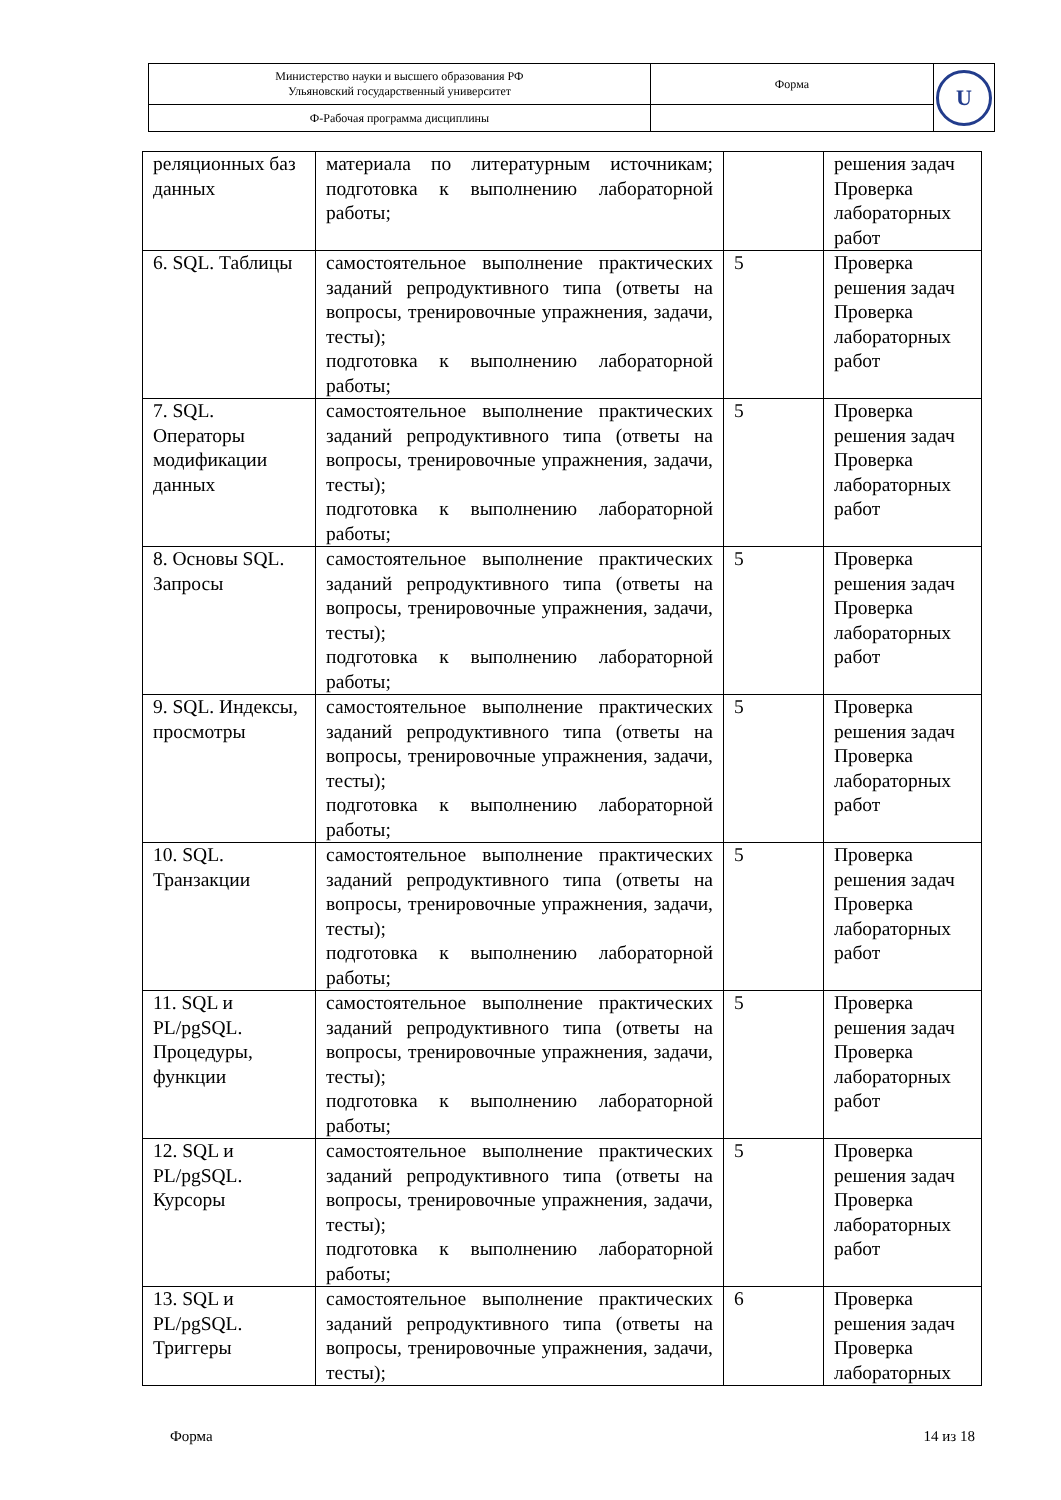| Министерство науки и высшего образования РФ Ульяновский государственный университет | Форма | U |
| Ф-Рабочая программа дисциплины | | |
| реляционных баз данных | материала по литературным источникам; подготовка к выполнению лабораторной работы; | | решения задач Проверка лабораторных работ |
| 6. SQL. Таблицы | самостоятельное выполнение практических заданий репродуктивного типа (ответы на вопросы, тренировочные упражнения, задачи, тесты); подготовка к выполнению лабораторной работы; | 5 | Проверка решения задач Проверка лабораторных работ |
| 7. SQL. Операторы модификации данных | самостоятельное выполнение практических заданий репродуктивного типа (ответы на вопросы, тренировочные упражнения, задачи, тесты); подготовка к выполнению лабораторной работы; | 5 | Проверка решения задач Проверка лабораторных работ |
| 8. Основы SQL. Запросы | самостоятельное выполнение практических заданий репродуктивного типа (ответы на вопросы, тренировочные упражнения, задачи, тесты); подготовка к выполнению лабораторной работы; | 5 | Проверка решения задач Проверка лабораторных работ |
| 9. SQL. Индексы, просмотры | самостоятельное выполнение практических заданий репродуктивного типа (ответы на вопросы, тренировочные упражнения, задачи, тесты); подготовка к выполнению лабораторной работы; | 5 | Проверка решения задач Проверка лабораторных работ |
| 10. SQL. Транзакции | самостоятельное выполнение практических заданий репродуктивного типа (ответы на вопросы, тренировочные упражнения, задачи, тесты); подготовка к выполнению лабораторной работы; | 5 | Проверка решения задач Проверка лабораторных работ |
| 11. SQL и PL/pgSQL. Процедуры, функции | самостоятельное выполнение практических заданий репродуктивного типа (ответы на вопросы, тренировочные упражнения, задачи, тесты); подготовка к выполнению лабораторной работы; | 5 | Проверка решения задач Проверка лабораторных работ |
| 12. SQL и PL/pgSQL. Курсоры | самостоятельное выполнение практических заданий репродуктивного типа (ответы на вопросы, тренировочные упражнения, задачи, тесты); подготовка к выполнению лабораторной работы; | 5 | Проверка решения задач Проверка лабораторных работ |
| 13. SQL и PL/pgSQL. Триггеры | самостоятельное выполнение практических заданий репродуктивного типа (ответы на вопросы, тренировочные упражнения, задачи, тесты); | 6 | Проверка решения задач Проверка лабораторных |
Форма 14 из 18